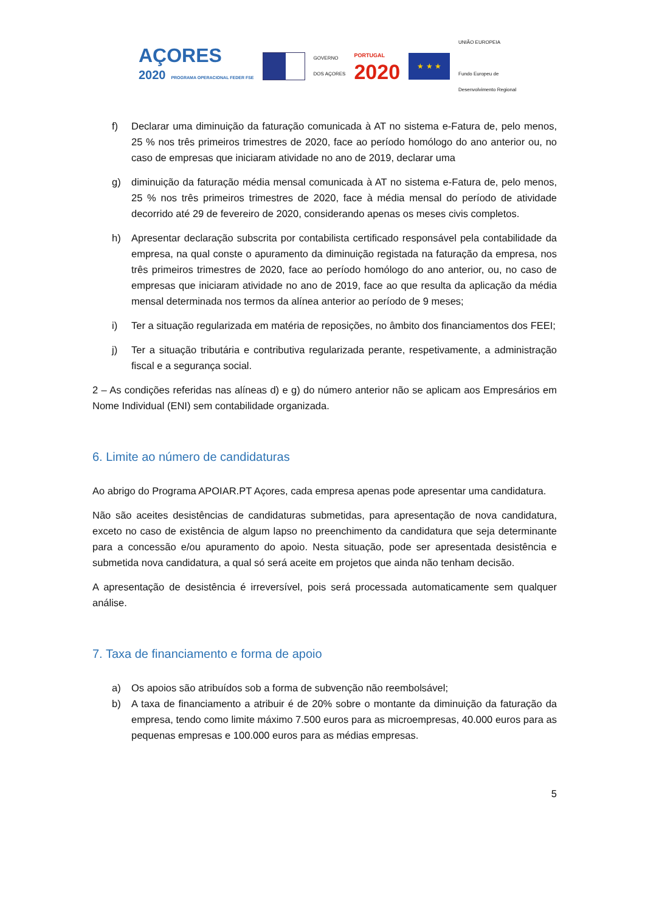AÇORES
2020 PROGRAMA OPERACIONAL FEDER FSE
GOVERNO
DOS AÇORES
PORTUGAL
2020
★ ★ ★
UNIÃO EUROPEIA
Fundo Europeu de
Desenvolvimento Regional
f) Declarar uma diminuição da faturação comunicada à AT no sistema e-Fatura de, pelo menos, 25 % nos três primeiros trimestres de 2020, face ao período homólogo do ano anterior ou, no caso de empresas que iniciaram atividade no ano de 2019, declarar uma
g) diminuição da faturação média mensal comunicada à AT no sistema e-Fatura de, pelo menos, 25 % nos três primeiros trimestres de 2020, face à média mensal do período de atividade decorrido até 29 de fevereiro de 2020, considerando apenas os meses civis completos.
h) Apresentar declaração subscrita por contabilista certificado responsável pela contabilidade da empresa, na qual conste o apuramento da diminuição registada na faturação da empresa, nos três primeiros trimestres de 2020, face ao período homólogo do ano anterior, ou, no caso de empresas que iniciaram atividade no ano de 2019, face ao que resulta da aplicação da média mensal determinada nos termos da alínea anterior ao período de 9 meses;
i) Ter a situação regularizada em matéria de reposições, no âmbito dos financiamentos dos FEEI;
j) Ter a situação tributária e contributiva regularizada perante, respetivamente, a administração fiscal e a segurança social.
2 – As condições referidas nas alíneas d) e g) do número anterior não se aplicam aos Empresários em Nome Individual (ENI) sem contabilidade organizada.
6. Limite ao número de candidaturas
Ao abrigo do Programa APOIAR.PT Açores, cada empresa apenas pode apresentar uma candidatura.
Não são aceites desistências de candidaturas submetidas, para apresentação de nova candidatura, exceto no caso de existência de algum lapso no preenchimento da candidatura que seja determinante para a concessão e/ou apuramento do apoio. Nesta situação, pode ser apresentada desistência e submetida nova candidatura, a qual só será aceite em projetos que ainda não tenham decisão.
A apresentação de desistência é irreversível, pois será processada automaticamente sem qualquer análise.
7. Taxa de financiamento e forma de apoio
a) Os apoios são atribuídos sob a forma de subvenção não reembolsável;
b) A taxa de financiamento a atribuir é de 20% sobre o montante da diminuição da faturação da empresa, tendo como limite máximo 7.500 euros para as microempresas, 40.000 euros para as pequenas empresas e 100.000 euros para as médias empresas.
5